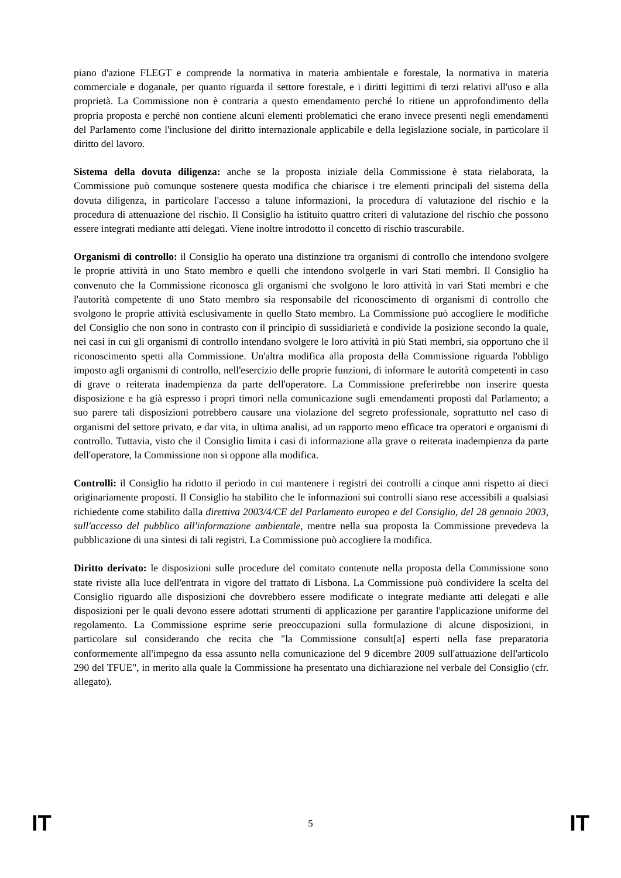piano d'azione FLEGT e comprende la normativa in materia ambientale e forestale, la normativa in materia commerciale e doganale, per quanto riguarda il settore forestale, e i diritti legittimi di terzi relativi all'uso e alla proprietà. La Commissione non è contraria a questo emendamento perché lo ritiene un approfondimento della propria proposta e perché non contiene alcuni elementi problematici che erano invece presenti negli emendamenti del Parlamento come l'inclusione del diritto internazionale applicabile e della legislazione sociale, in particolare il diritto del lavoro.
Sistema della dovuta diligenza: anche se la proposta iniziale della Commissione è stata rielaborata, la Commissione può comunque sostenere questa modifica che chiarisce i tre elementi principali del sistema della dovuta diligenza, in particolare l'accesso a talune informazioni, la procedura di valutazione del rischio e la procedura di attenuazione del rischio. Il Consiglio ha istituito quattro criteri di valutazione del rischio che possono essere integrati mediante atti delegati. Viene inoltre introdotto il concetto di rischio trascurabile.
Organismi di controllo: il Consiglio ha operato una distinzione tra organismi di controllo che intendono svolgere le proprie attività in uno Stato membro e quelli che intendono svolgerle in vari Stati membri. Il Consiglio ha convenuto che la Commissione riconosca gli organismi che svolgono le loro attività in vari Stati membri e che l'autorità competente di uno Stato membro sia responsabile del riconoscimento di organismi di controllo che svolgono le proprie attività esclusivamente in quello Stato membro. La Commissione può accogliere le modifiche del Consiglio che non sono in contrasto con il principio di sussidiarietà e condivide la posizione secondo la quale, nei casi in cui gli organismi di controllo intendano svolgere le loro attività in più Stati membri, sia opportuno che il riconoscimento spetti alla Commissione. Un'altra modifica alla proposta della Commissione riguarda l'obbligo imposto agli organismi di controllo, nell'esercizio delle proprie funzioni, di informare le autorità competenti in caso di grave o reiterata inadempienza da parte dell'operatore. La Commissione preferirebbe non inserire questa disposizione e ha già espresso i propri timori nella comunicazione sugli emendamenti proposti dal Parlamento; a suo parere tali disposizioni potrebbero causare una violazione del segreto professionale, soprattutto nel caso di organismi del settore privato, e dar vita, in ultima analisi, ad un rapporto meno efficace tra operatori e organismi di controllo. Tuttavia, visto che il Consiglio limita i casi di informazione alla grave o reiterata inadempienza da parte dell'operatore, la Commissione non si oppone alla modifica.
Controlli: il Consiglio ha ridotto il periodo in cui mantenere i registri dei controlli a cinque anni rispetto ai dieci originariamente proposti. Il Consiglio ha stabilito che le informazioni sui controlli siano rese accessibili a qualsiasi richiedente come stabilito dalla direttiva 2003/4/CE del Parlamento europeo e del Consiglio, del 28 gennaio 2003, sull'accesso del pubblico all'informazione ambientale, mentre nella sua proposta la Commissione prevedeva la pubblicazione di una sintesi di tali registri. La Commissione può accogliere la modifica.
Diritto derivato: le disposizioni sulle procedure del comitato contenute nella proposta della Commissione sono state riviste alla luce dell'entrata in vigore del trattato di Lisbona. La Commissione può condividere la scelta del Consiglio riguardo alle disposizioni che dovrebbero essere modificate o integrate mediante atti delegati e alle disposizioni per le quali devono essere adottati strumenti di applicazione per garantire l'applicazione uniforme del regolamento. La Commissione esprime serie preoccupazioni sulla formulazione di alcune disposizioni, in particolare sul considerando che recita che "la Commissione consult[a] esperti nella fase preparatoria conformemente all'impegno da essa assunto nella comunicazione del 9 dicembre 2009 sull'attuazione dell'articolo 290 del TFUE", in merito alla quale la Commissione ha presentato una dichiarazione nel verbale del Consiglio (cfr. allegato).
IT
5 IT